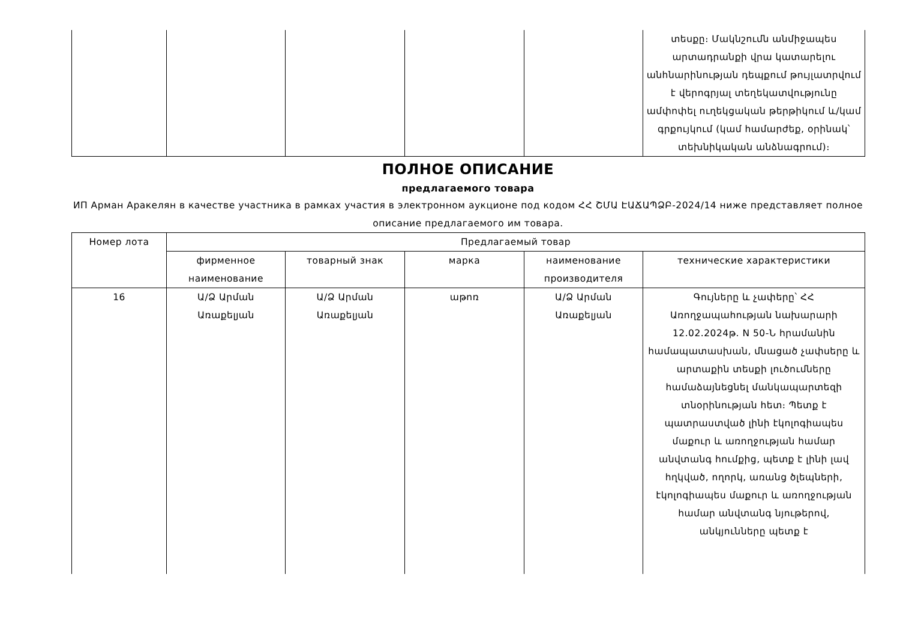| | | | | | տեսքը։ Մակնշումն անմիջապես արտադրանքի վրա կատարելու անհնարինության դեպքում թույլատրվում է վերոգրյալ տեղեկատվությունը ամփոփել ուղեկցական թերթիկում և/կամ գրքույկում (կամ համարժեք, օրինակ՝ տեխնիկական անձնագրում)։ |
ПОЛНОЕ ОПИСАНИЕ
предлагаемого товара
ИП Арман Аракелян в качестве участника в рамках участия в электронном аукционе под кодом ՀՀ ՇՄԱ ԷԱՃԱՊՁԲ-2024/14 ниже представляет полное описание предлагаемого им товара.
| Номер лота | Предлагаемый товар | | | | |
| --- | --- | --- | --- | --- | --- |
| | фирменное наименование | товарный знак | марка | наименование производителя | технические характеристики |
| 16 | Ա/Ձ Արման Առաքելյան | Ա/Ձ Արման Առաքելյան | աթոռ | Ա/Ձ Արման Առաքելյան | Գույները և չափերը՝ ՀՀ Առողջապահության նախարարի 12.02.2024թ. N 50-Ն հրամանին համապատասխան, մնացած չափսերը և արտաքին տեսքի լուծումները համաձայնեցնել մանկապարտեզի տնօրինության հետ։ Պետք է պատրաստված լինի էկոլոգիապես մաքուր և առողջության համար անվտանգ հումքից, պետք է լինի լավ հղկված, ողորկ, առանց ծլեպների, էկոլոգիապես մաքուր և առողջության համար անվտանգ նյութերով, անկյունները պետք է |